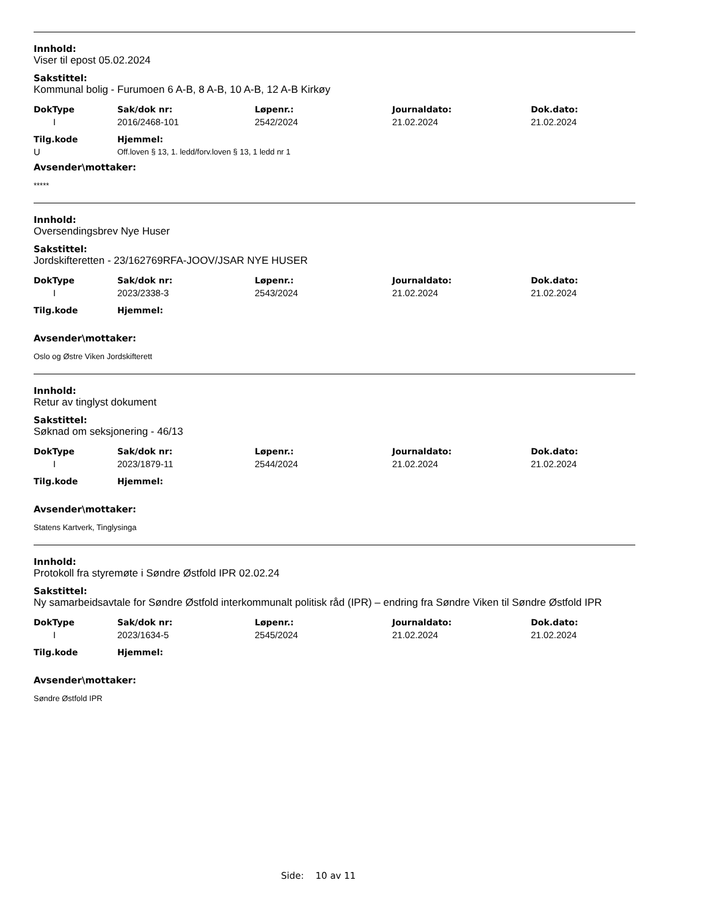Innhold:
Viser til epost 05.02.2024
Sakstittel:
Kommunal bolig - Furumoen 6 A-B, 8 A-B, 10 A-B, 12 A-B Kirkøy
| DokType | Sak/dok nr: | Løpenr.: | Journaldato: | Dok.dato: |
| --- | --- | --- | --- | --- |
| I | 2016/2468-101 | 2542/2024 | 21.02.2024 | 21.02.2024 |
| Tilg.kode | Hjemmel: |
| --- | --- |
| U | Off.loven § 13, 1. ledd/forv.loven § 13, 1 ledd nr 1 |
Avsender\mottaker:
*****
Innhold:
Oversendingsbrev Nye Huser
Sakstittel:
Jordskifteretten - 23/162769RFA-JOOV/JSAR NYE HUSER
| DokType | Sak/dok nr: | Løpenr.: | Journaldato: | Dok.dato: |
| --- | --- | --- | --- | --- |
| I | 2023/2338-3 | 2543/2024 | 21.02.2024 | 21.02.2024 |
| Tilg.kode | Hjemmel: |
| --- | --- |
Avsender\mottaker:
Oslo og Østre Viken Jordskifterett
Innhold:
Retur av tinglyst dokument
Sakstittel:
Søknad om seksjonering - 46/13
| DokType | Sak/dok nr: | Løpenr.: | Journaldato: | Dok.dato: |
| --- | --- | --- | --- | --- |
| I | 2023/1879-11 | 2544/2024 | 21.02.2024 | 21.02.2024 |
| Tilg.kode | Hjemmel: |
| --- | --- |
Avsender\mottaker:
Statens Kartverk, Tinglysinga
Innhold:
Protokoll fra styremøte i Søndre Østfold IPR 02.02.24
Sakstittel:
Ny samarbeidsavtale for Søndre Østfold interkommunalt politisk råd (IPR) – endring fra Søndre Viken til Søndre Østfold IPR
| DokType | Sak/dok nr: | Løpenr.: | Journaldato: | Dok.dato: |
| --- | --- | --- | --- | --- |
| I | 2023/1634-5 | 2545/2024 | 21.02.2024 | 21.02.2024 |
| Tilg.kode | Hjemmel: |
| --- | --- |
Avsender\mottaker:
Søndre Østfold IPR
Side: 10 av 11